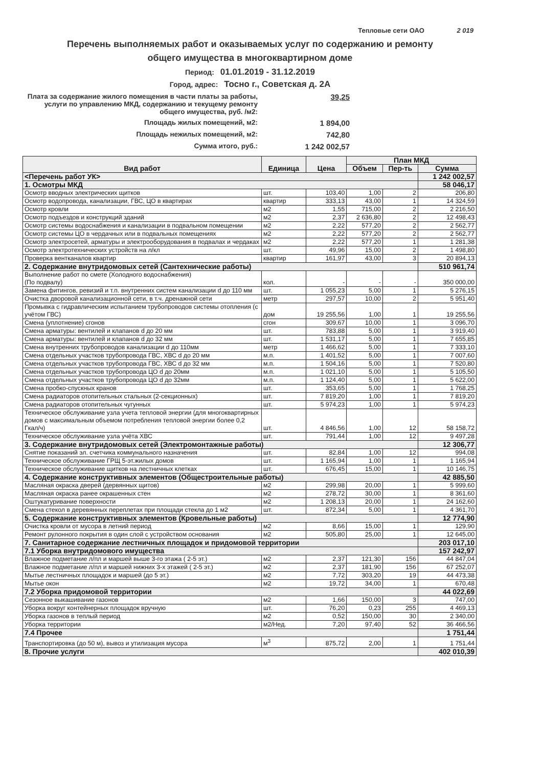Тепловые сети ОАО 2 019
Перечень выполняемых работ и оказываемых услуг по содержанию и ремонту
общего имущества в многоквартирном доме
Период: 01.01.2019 - 31.12.2019
Город, адрес: Тосно г., Советская д. 2А
Плата за содержание жилого помещения в части платы за работы, услуги по управлению МКД, содержанию и текущему ремонту общего имущества, руб. /м2:
39,25
Площадь жилых помещений, м2:
1 894,00
Площадь нежилых помещений, м2:
742,80
Сумма итого, руб.:
1 242 002,57
| Вид работ | Единица | Цена | План МКД | | |
| --- | --- | --- | --- | --- | --- |
| | | | Объем | Пер-ть | Сумма |
| <Перечень работ УК> | | | | | 1 242 002,57 |
| 1. Осмотры МКД | | | | | 58 046,17 |
| Осмотр вводных электрических щитков | шт. | 103,40 | 1,00 | 2 | 206,80 |
| Осмотр водопровода, канализации, ГВС, ЦО в квартирах | квартир | 333,13 | 43,00 | 1 | 14 324,59 |
| Осмотр кровли | м2 | 1,55 | 715,00 | 2 | 2 216,50 |
| Осмотр подъездов и конструкций зданий | м2 | 2,37 | 2 636,80 | 2 | 12 498,43 |
| Осмотр системы водоснабжения и канализации в подвальном помещении | м2 | 2,22 | 577,20 | 2 | 2 562,77 |
| Осмотр системы ЦО в чердачных или в подвальных помещениях | м2 | 2,22 | 577,20 | 2 | 2 562,77 |
| Осмотр электросетей, арматуры и электрооборудования в подвалах и чердаках | м2 | 2,22 | 577,20 | 1 | 1 281,38 |
| Осмотр электротехнических устройств на л/кл | шт. | 49,96 | 15,00 | 2 | 1 498,80 |
| Проверка вентканалов квартир | квартир | 161,97 | 43,00 | 3 | 20 894,13 |
| 2. Содержание внутридомовых сетей (Сантехнические работы) | | | | | 510 961,74 |
| Выполнение работ по смете (Холодного водоснабжения) (По подвалу) | кол. | - | - | - | 350 000,00 |
| Замена фитингов, ревизий и т.п. внутренних систем канализации d до 110 мм | шт. | 1 055,23 | 5,00 | 1 | 5 276,15 |
| Очистка дворовой канализационной сети, в т.ч. дренажной сети | метр | 297,57 | 10,00 | 2 | 5 951,40 |
| Промывка с гидравлическим испытанием трубопроводов системы отопления (с учётом ГВС) | дом | 19 255,56 | 1,00 | 1 | 19 255,56 |
| Смена (уплотнение) сгонов | сгон | 309,67 | 10,00 | 1 | 3 096,70 |
| Смена арматуры: вентилей и клапанов d до 20 мм | шт. | 783,88 | 5,00 | 1 | 3 919,40 |
| Смена арматуры: вентилей и клапанов d до 32 мм | шт. | 1 531,17 | 5,00 | 1 | 7 655,85 |
| Смена внутренних трубопроводов канализации d до 110мм | метр | 1 466,62 | 5,00 | 1 | 7 333,10 |
| Смена отдельных участков трубопровода ГВС, ХВС d до 20 мм | м.п. | 1 401,52 | 5,00 | 1 | 7 007,60 |
| Смена отдельных участков трубопровода ГВС, ХВС d до 32 мм | м.п. | 1 504,16 | 5,00 | 1 | 7 520,80 |
| Смена отдельных участков трубопровода ЦО d до 20мм | м.п. | 1 021,10 | 5,00 | 1 | 5 105,50 |
| Смена отдельных участков трубопровода ЦО d до 32мм | м.п. | 1 124,40 | 5,00 | 1 | 5 622,00 |
| Смена пробко-спускных кранов | шт. | 353,65 | 5,00 | 1 | 1 768,25 |
| Смена радиаторов отопительных стальных (2-секционных) | шт. | 7 819,20 | 1,00 | 1 | 7 819,20 |
| Смена радиаторов отопительных чугунных | шт. | 5 974,23 | 1,00 | 1 | 5 974,23 |
| Техническое обслуживание узла учета тепловой энергии (для многоквартирных домов с максимальным объемом потребления тепловой энергии более 0,2 Гкал/ч) | шт. | 4 846,56 | 1,00 | 12 | 58 158,72 |
| Техническое обслуживание узла учёта ХВС | шт. | 791,44 | 1,00 | 12 | 9 497,28 |
| 3. Содержание внутридомовых сетей (Электромонтажные работы) | | | | | 12 306,77 |
| Снятие показаний эл. счетчика коммунального назначения | шт. | 82,84 | 1,00 | 12 | 994,08 |
| Техническое обслуживание ГРЩ 5-эт.жилых домов | шт. | 1 165,94 | 1,00 | 1 | 1 165,94 |
| Техническое обслуживание щитков на лестничных клетках | шт. | 676,45 | 15,00 | 1 | 10 146,75 |
| 4. Содержание конструктивных элементов (Общестроительные работы) | | | | | 42 885,50 |
| Масляная окраска дверей (дервянных щитов) | м2 | 299,98 | 20,00 | 1 | 5 999,60 |
| Масляная окраска ранее окрашенных стен | м2 | 278,72 | 30,00 | 1 | 8 361,60 |
| Оштукатуривание поверхности | м2 | 1 208,13 | 20,00 | 1 | 24 162,60 |
| Смена стекол в деревянных переплетах при площади стекла до 1 м2 | шт. | 872,34 | 5,00 | 1 | 4 361,70 |
| 5. Содержание конструктивных элементов (Кровельные работы) | | | | | 12 774,90 |
| Очистка кровли от мусора в летний период | м2 | 8,66 | 15,00 | 1 | 129,90 |
| Ремонт рулонного покрытия в один слой с устройством основания | м2 | 505,80 | 25,00 | 1 | 12 645,00 |
| 7. Санитарное содержание лестничных площадок и придомовой территории | | | | | 203 017,10 |
| 7.1 Уборка внутридомового имущества | | | | | 157 242,97 |
| Влажное подметание л/пл и маршей выше 3-го этажа ( 2-5 эт.) | м2 | 2,37 | 121,30 | 156 | 44 847,04 |
| Влажное подметание л/пл и маршей нижних 3-х этажей ( 2-5 эт.) | м2 | 2,37 | 181,90 | 156 | 67 252,07 |
| Мытье лестничных площадок и маршей (до 5 эт.) | м2 | 7,72 | 303,20 | 19 | 44 473,38 |
| Мытье окон | м2 | 19,72 | 34,00 | 1 | 670,48 |
| 7.2 Уборка придомовой территории | | | | | 44 022,69 |
| Сезонное выкашивание газонов | м2 | 1,66 | 150,00 | 3 | 747,00 |
| Уборка вокруг контейнерных площадок вручную | шт. | 76,20 | 0,23 | 255 | 4 469,13 |
| Уборка газонов в теплый период | м2 | 0,52 | 150,00 | 30 | 2 340,00 |
| Уборка территории | м2/Нед. | 7,20 | 97,40 | 52 | 36 466,56 |
| 7.4 Прочее | | | | | 1 751,44 |
| Транспортировка (до 50 м), вывоз и утилизация мусора | м<sup>3</sup> | 875,72 | 2,00 | 1 | 1 751,44 |
| 8. Прочие услуги | | | | | 402 010,39 |